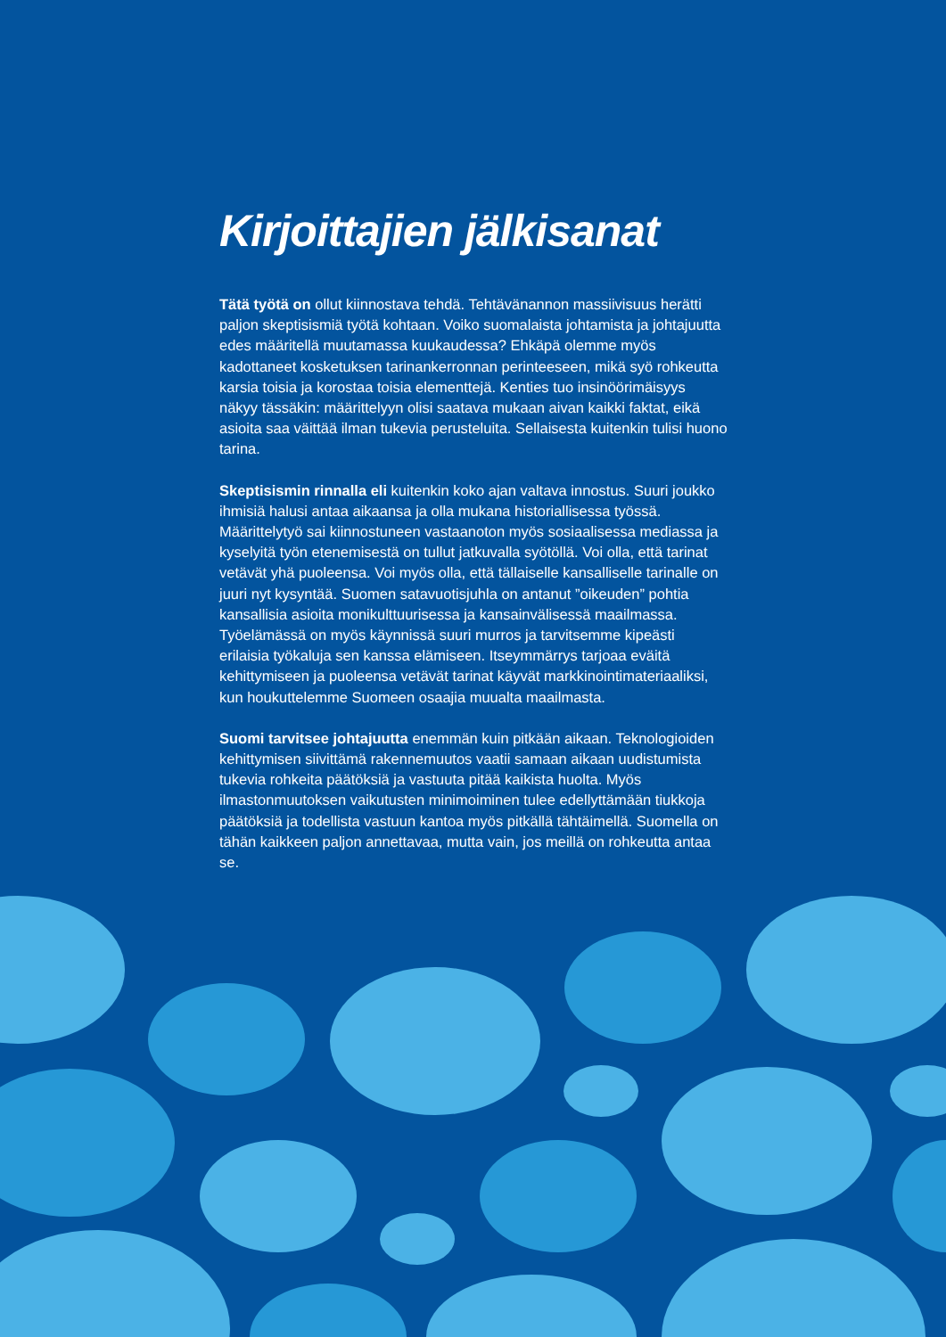Kirjoittajien jälkisanat
Tätä työtä on ollut kiinnostava tehdä. Tehtävänannon massiivisuus herätti paljon skeptisismiä työtä kohtaan. Voiko suomalaista johtamista ja johtajuutta edes määritellä muutamassa kuukaudessa? Ehkäpä olemme myös kadottaneet kosketuksen tarinankerronnan perinteeseen, mikä syö rohkeutta karsia toisia ja korostaa toisia elementtejä. Kenties tuo insinöörimäisyys näkyy tässäkin: määrittelyyn olisi saatava mukaan aivan kaikki faktat, eikä asioita saa väittää ilman tukevia perusteluita. Sellaisesta kuitenkin tulisi huono tarina.
Skeptisismin rinnalla eli kuitenkin koko ajan valtava innostus. Suuri joukko ihmisiä halusi antaa aikaansa ja olla mukana historiallisessa työssä. Määrittelytyö sai kiinnostuneen vastaanoton myös sosiaalisessa mediassa ja kyselyitä työn etenemisestä on tullut jatkuvalla syötöllä. Voi olla, että tarinat vetävät yhä puoleensa. Voi myös olla, että tällaiselle kansalliselle tarinalle on juuri nyt kysyntää. Suomen satavuotisjuhla on antanut ”oikeuden” pohtia kansallisia asioita monikulttuurisessa ja kansainvälisessä maailmassa. Työelämässä on myös käynnissä suuri murros ja tarvitsemme kipeästi erilaisia työkaluja sen kanssa elämiseen. Itseymmärrys tarjoaa eväitä kehittymiseen ja puoleensa vetävät tarinat käyvät markkinointimateriaaliksi, kun houkuttelemme Suomeen osaajia muualta maailmasta.
Suomi tarvitsee johtajuutta enemmän kuin pitkään aikaan. Teknologioiden kehittymisen siivittämä rakennemuutos vaatii samaan aikaan uudistumista tukevia rohkeita päätöksiä ja vastuuta pitää kaikista huolta. Myös ilmastonmuutoksen vaikutusten minimoiminen tulee edellyttämään tiukkoja päätöksiä ja todellista vastuun kantoa myös pitkällä tähtäimellä. Suomella on tähän kaikkeen paljon annettavaa, mutta vain, jos meillä on rohkeutta antaa se.